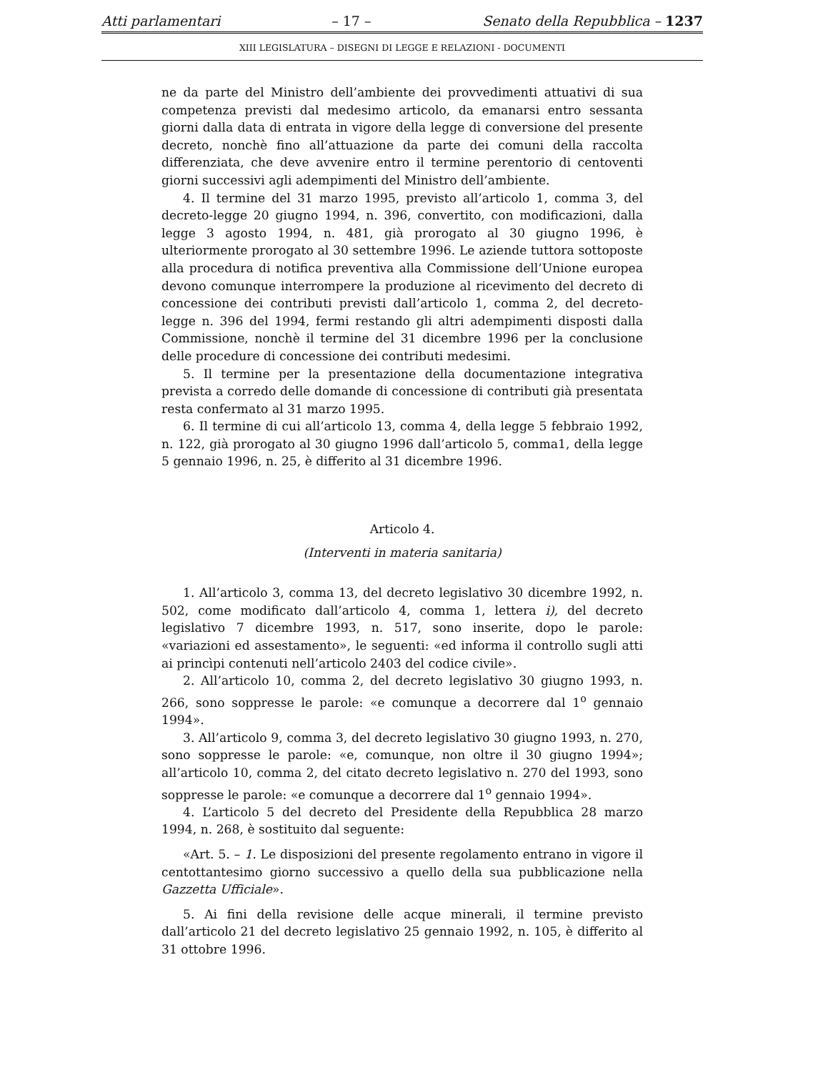Atti parlamentari – 17 – Senato della Repubblica – 1237
XIII LEGISLATURA – DISEGNI DI LEGGE E RELAZIONI - DOCUMENTI
ne da parte del Ministro dell’ambiente dei provvedimenti attuativi di sua competenza previsti dal medesimo articolo, da emanarsi entro sessanta giorni dalla data di entrata in vigore della legge di conversione del presente decreto, nonchè fino all’attuazione da parte dei comuni della raccolta differenziata, che deve avvenire entro il termine perentorio di centoventi giorni successivi agli adempimenti del Ministro dell’ambiente.
4. Il termine del 31 marzo 1995, previsto all’articolo 1, comma 3, del decreto-legge 20 giugno 1994, n. 396, convertito, con modificazioni, dalla legge 3 agosto 1994, n. 481, già prorogato al 30 giugno 1996, è ulteriormente prorogato al 30 settembre 1996. Le aziende tuttora sottoposte alla procedura di notifica preventiva alla Commissione dell’Unione europea devono comunque interrompere la produzione al ricevimento del decreto di concessione dei contributi previsti dall’articolo 1, comma 2, del decreto-legge n. 396 del 1994, fermi restando gli altri adempimenti disposti dalla Commissione, nonchè il termine del 31 dicembre 1996 per la conclusione delle procedure di concessione dei contributi medesimi.
5. Il termine per la presentazione della documentazione integrativa prevista a corredo delle domande di concessione di contributi già presentata resta confermato al 31 marzo 1995.
6. Il termine di cui all’articolo 13, comma 4, della legge 5 febbraio 1992, n. 122, già prorogato al 30 giugno 1996 dall’articolo 5, comma1, della legge 5 gennaio 1996, n. 25, è differito al 31 dicembre 1996.
Articolo 4.
(Interventi in materia sanitaria)
1. All’articolo 3, comma 13, del decreto legislativo 30 dicembre 1992, n. 502, come modificato dall’articolo 4, comma 1, lettera i), del decreto legislativo 7 dicembre 1993, n. 517, sono inserite, dopo le parole: «variazioni ed assestamento», le seguenti: «ed informa il controllo sugli atti ai princìpi contenuti nell’articolo 2403 del codice civile».
2. All’articolo 10, comma 2, del decreto legislativo 30 giugno 1993, n. 266, sono soppresse le parole: «e comunque a decorrere dal 1<sup>o</sup> gennaio 1994».
3. All’articolo 9, comma 3, del decreto legislativo 30 giugno 1993, n. 270, sono soppresse le parole: «e, comunque, non oltre il 30 giugno 1994»; all’articolo 10, comma 2, del citato decreto legislativo n. 270 del 1993, sono soppresse le parole: «e comunque a decorrere dal 1<sup>o</sup> gennaio 1994».
4. L’articolo 5 del decreto del Presidente della Repubblica 28 marzo 1994, n. 268, è sostituito dal seguente:
«Art. 5. – 1. Le disposizioni del presente regolamento entrano in vigore il centottantesimo giorno successivo a quello della sua pubblicazione nella Gazzetta Ufficiale».
5. Ai fini della revisione delle acque minerali, il termine previsto dall’articolo 21 del decreto legislativo 25 gennaio 1992, n. 105, è differito al 31 ottobre 1996.